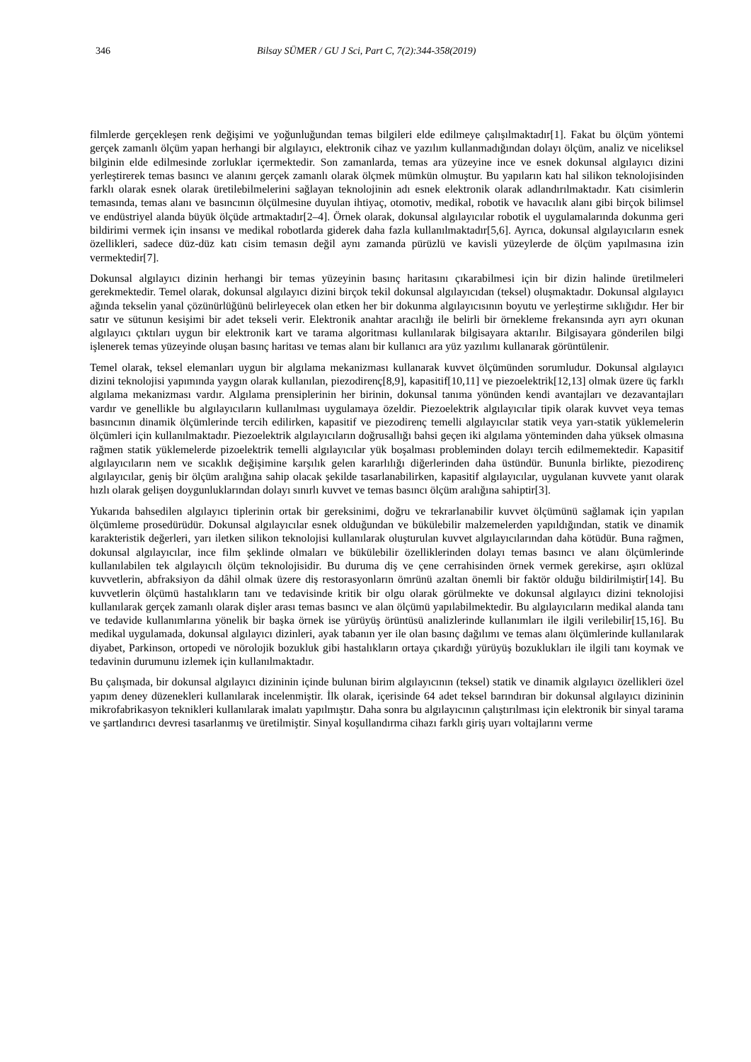346 Bilsay SÜMER / GU J Sci, Part C, 7(2):344-358(2019)
filmlerde gerçekleşen renk değişimi ve yoğunluğundan temas bilgileri elde edilmeye çalışılmaktadır[1]. Fakat bu ölçüm yöntemi gerçek zamanlı ölçüm yapan herhangi bir algılayıcı, elektronik cihaz ve yazılım kullanmadığından dolayı ölçüm, analiz ve niceliksel bilginin elde edilmesinde zorluklar içermektedir. Son zamanlarda, temas ara yüzeyine ince ve esnek dokunsal algılayıcı dizini yerleştirerek temas basıncı ve alanını gerçek zamanlı olarak ölçmek mümkün olmuştur. Bu yapıların katı hal silikon teknolojisinden farklı olarak esnek olarak üretilebilmelerini sağlayan teknolojinin adı esnek elektronik olarak adlandırılmaktadır. Katı cisimlerin temasında, temas alanı ve basıncının ölçülmesine duyulan ihtiyaç, otomotiv, medikal, robotik ve havacılık alanı gibi birçok bilimsel ve endüstriyel alanda büyük ölçüde artmaktadır[2–4]. Örnek olarak, dokunsal algılayıcılar robotik el uygulamalarında dokunma geri bildirimi vermek için insansı ve medikal robotlarda giderek daha fazla kullanılmaktadır[5,6]. Ayrıca, dokunsal algılayıcıların esnek özellikleri, sadece düz-düz katı cisim temasın değil aynı zamanda pürüzlü ve kavisli yüzeylerde de ölçüm yapılmasına izin vermektedir[7].
Dokunsal algılayıcı dizinin herhangi bir temas yüzeyinin basınç haritasını çıkarabilmesi için bir dizin halinde üretilmeleri gerekmektedir. Temel olarak, dokunsal algılayıcı dizini birçok tekil dokunsal algılayıcıdan (teksel) oluşmaktadır. Dokunsal algılayıcı ağında tekselin yanal çözünürlüğünü belirleyecek olan etken her bir dokunma algılayıcısının boyutu ve yerleştirme sıklığıdır. Her bir satır ve sütunun kesişimi bir adet tekseli verir. Elektronik anahtar aracılığı ile belirli bir örnekleme frekansında ayrı ayrı okunan algılayıcı çıktıları uygun bir elektronik kart ve tarama algoritması kullanılarak bilgisayara aktarılır. Bilgisayara gönderilen bilgi işlenerek temas yüzeyinde oluşan basınç haritası ve temas alanı bir kullanıcı ara yüz yazılımı kullanarak görüntülenir.
Temel olarak, teksel elemanları uygun bir algılama mekanizması kullanarak kuvvet ölçümünden sorumludur. Dokunsal algılayıcı dizini teknolojisi yapımında yaygın olarak kullanılan, piezodirenç[8,9], kapasitif[10,11] ve piezoelektrik[12,13] olmak üzere üç farklı algılama mekanizması vardır. Algılama prensiplerinin her birinin, dokunsal tanıma yönünden kendi avantajları ve dezavantajları vardır ve genellikle bu algılayıcıların kullanılması uygulamaya özeldir. Piezoelektrik algılayıcılar tipik olarak kuvvet veya temas basıncının dinamik ölçümlerinde tercih edilirken, kapasitif ve piezodirenç temelli algılayıcılar statik veya yarı-statik yüklemelerin ölçümleri için kullanılmaktadır. Piezoelektrik algılayıcıların doğrusallığı bahsi geçen iki algılama yönteminden daha yüksek olmasına rağmen statik yüklemelerde pizoelektrik temelli algılayıcılar yük boşalması probleminden dolayı tercih edilmemektedir. Kapasitif algılayıcıların nem ve sıcaklık değişimine karşılık gelen kararlılığı diğerlerinden daha üstündür. Bununla birlikte, piezodirenç algılayıcılar, geniş bir ölçüm aralığına sahip olacak şekilde tasarlanabilirken, kapasitif algılayıcılar, uygulanan kuvvete yanıt olarak hızlı olarak gelişen doygunluklarından dolayı sınırlı kuvvet ve temas basıncı ölçüm aralığına sahiptir[3].
Yukarıda bahsedilen algılayıcı tiplerinin ortak bir gereksinimi, doğru ve tekrarlanabilir kuvvet ölçümünü sağlamak için yapılan ölçümleme prosedürüdür. Dokunsal algılayıcılar esnek olduğundan ve bükülebilir malzemelerden yapıldığından, statik ve dinamik karakteristik değerleri, yarı iletken silikon teknolojisi kullanılarak oluşturulan kuvvet algılayıcılarından daha kötüdür. Buna rağmen, dokunsal algılayıcılar, ince film şeklinde olmaları ve bükülebilir özelliklerinden dolayı temas basıncı ve alanı ölçümlerinde kullanılabilen tek algılayıcılı ölçüm teknolojisidir. Bu duruma diş ve çene cerrahisinden örnek vermek gerekirse, aşırı oklüzal kuvvetlerin, abfraksiyon da dâhil olmak üzere diş restorasyonların ömrünü azaltan önemli bir faktör olduğu bildirilmiştir[14]. Bu kuvvetlerin ölçümü hastalıkların tanı ve tedavisinde kritik bir olgu olarak görülmekte ve dokunsal algılayıcı dizini teknolojisi kullanılarak gerçek zamanlı olarak dişler arası temas basıncı ve alan ölçümü yapılabilmektedir. Bu algılayıcıların medikal alanda tanı ve tedavide kullanımlarına yönelik bir başka örnek ise yürüyüş örüntüsü analizlerinde kullanımları ile ilgili verilebilir[15,16]. Bu medikal uygulamada, dokunsal algılayıcı dizinleri, ayak tabanın yer ile olan basınç dağılımı ve temas alanı ölçümlerinde kullanılarak diyabet, Parkinson, ortopedi ve nörolojik bozukluk gibi hastalıkların ortaya çıkardığı yürüyüş bozuklukları ile ilgili tanı koymak ve tedavinin durumunu izlemek için kullanılmaktadır.
Bu çalışmada, bir dokunsal algılayıcı dizininin içinde bulunan birim algılayıcının (teksel) statik ve dinamik algılayıcı özellikleri özel yapım deney düzenekleri kullanılarak incelenmiştir. İlk olarak, içerisinde 64 adet teksel barındıran bir dokunsal algılayıcı dizininin mikrofabrikasyon teknikleri kullanılarak imalatı yapılmıştır. Daha sonra bu algılayıcının çalıştırılması için elektronik bir sinyal tarama ve şartlandırıcı devresi tasarlanmış ve üretilmiştir. Sinyal koşullandırma cihazı farklı giriş uyarı voltajlarını verme